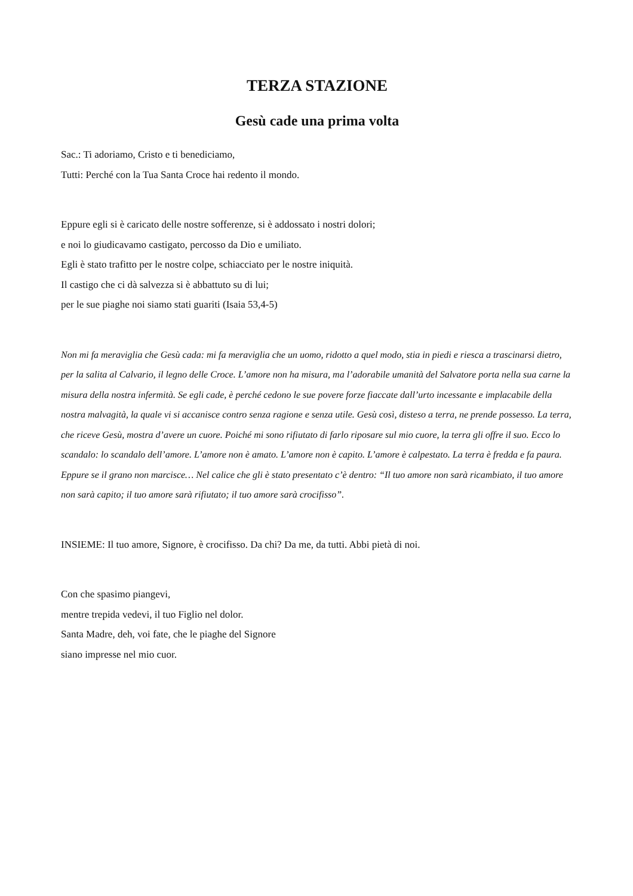TERZA STAZIONE
Gesù cade una prima volta
Sac.: Ti adoriamo, Cristo e ti benediciamo,
Tutti: Perché con la Tua Santa Croce hai redento il mondo.
Eppure egli si è caricato delle nostre sofferenze, si è addossato i nostri dolori;
e noi lo giudicavamo castigato, percosso da Dio e umiliato.
Egli è stato trafitto per le nostre colpe, schiacciato per le nostre iniquità.
Il castigo che ci dà salvezza si è abbattuto su di lui;
per le sue piaghe noi siamo stati guariti (Isaia 53,4-5)
Non mi fa meraviglia che Gesù cada: mi fa meraviglia che un uomo, ridotto a quel modo, stia in piedi e riesca a trascinarsi dietro, per la salita al Calvario, il legno delle Croce. L’amore non ha misura, ma l’adorabile umanità del Salvatore porta nella sua carne la misura della nostra infermità. Se egli cade, è perché cedono le sue povere forze fiaccate dall’urto incessante e implacabile della nostra malvagità, la quale vi si accanisce contro senza ragione e senza utile. Gesù così, disteso a terra, ne prende possesso. La terra, che riceve Gesù, mostra d’avere un cuore. Poiché mi sono rifiutato di farlo riposare sul mio cuore, la terra gli offre il suo. Ecco lo scandalo: lo scandalo dell’amore. L’amore non è amato. L’amore non è capito. L’amore è calpestato. La terra è fredda e fa paura. Eppure se il grano non marcisce… Nel calice che gli è stato presentato c’è dentro: “Il tuo amore non sarà ricambiato, il tuo amore non sarà capito; il tuo amore sarà rifiutato; il tuo amore sarà crocifisso”.
INSIEME: Il tuo amore, Signore, è crocifisso. Da chi? Da me, da tutti. Abbi pietà di noi.
Con che spasimo piangevi,
mentre trepida vedevi, il tuo Figlio nel dolor.
Santa Madre, deh, voi fate, che le piaghe del Signore
siano impresse nel mio cuor.